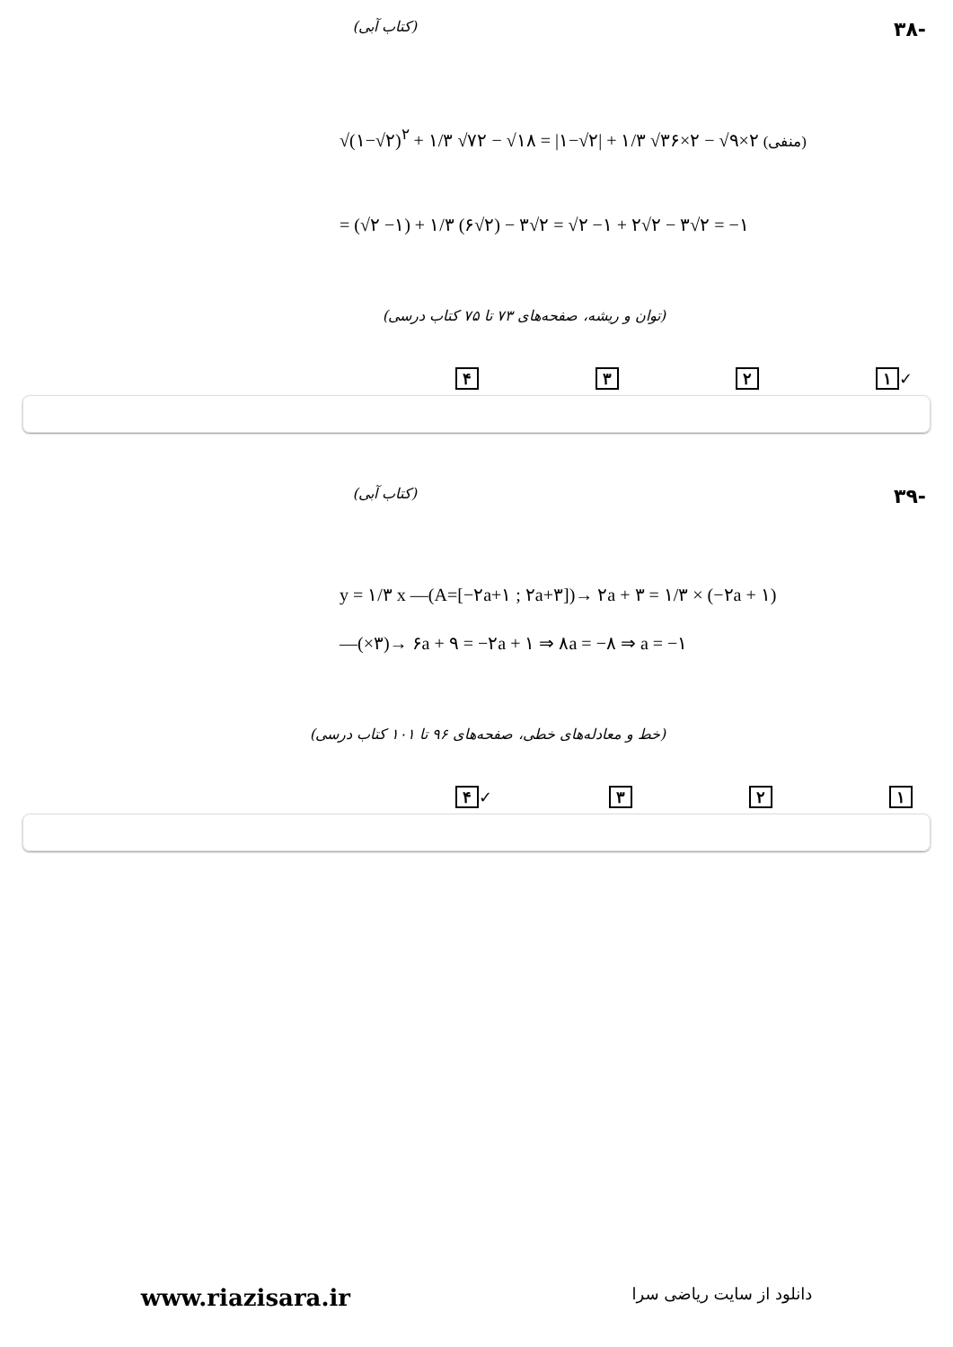-۳۸ (کتاب آبی)
√(۱−√۲)<sup>۲</sup> + ۱/۳ √۷۲ − √۱۸ = |۱−√۲| + ۱/۳ √۳۶×۲ − √۹×۲ (منفی)
= (√۲ −۱) + ۱/۳ (۶√۲) − ۳√۲ = √۲ −۱ + ۲√۲ − ۳√۲ = −۱
(توان و ریشه، صفحه‌های ۷۳ تا ۷۵ کتاب درسی)
✓ ۱ ۲ ۳ ۴
-۳۹ (کتاب آبی)
y = ۱/۳ x —(A=[−۲a+۱ ; ۲a+۳])→ ۲a + ۳ = ۱/۳ × (−۲a + ۱)
—(×۳)→ ۶a + ۹ = −۲a + ۱ ⇒ ۸a = −۸ ⇒ a = −۱
(خط و معادله‌های خطی، صفحه‌های ۹۶ تا ۱۰۱ کتاب درسی)
۱ ۲ ۳ ✓ ۴
www.riazisara.ir دانلود از سایت ریاضی سرا